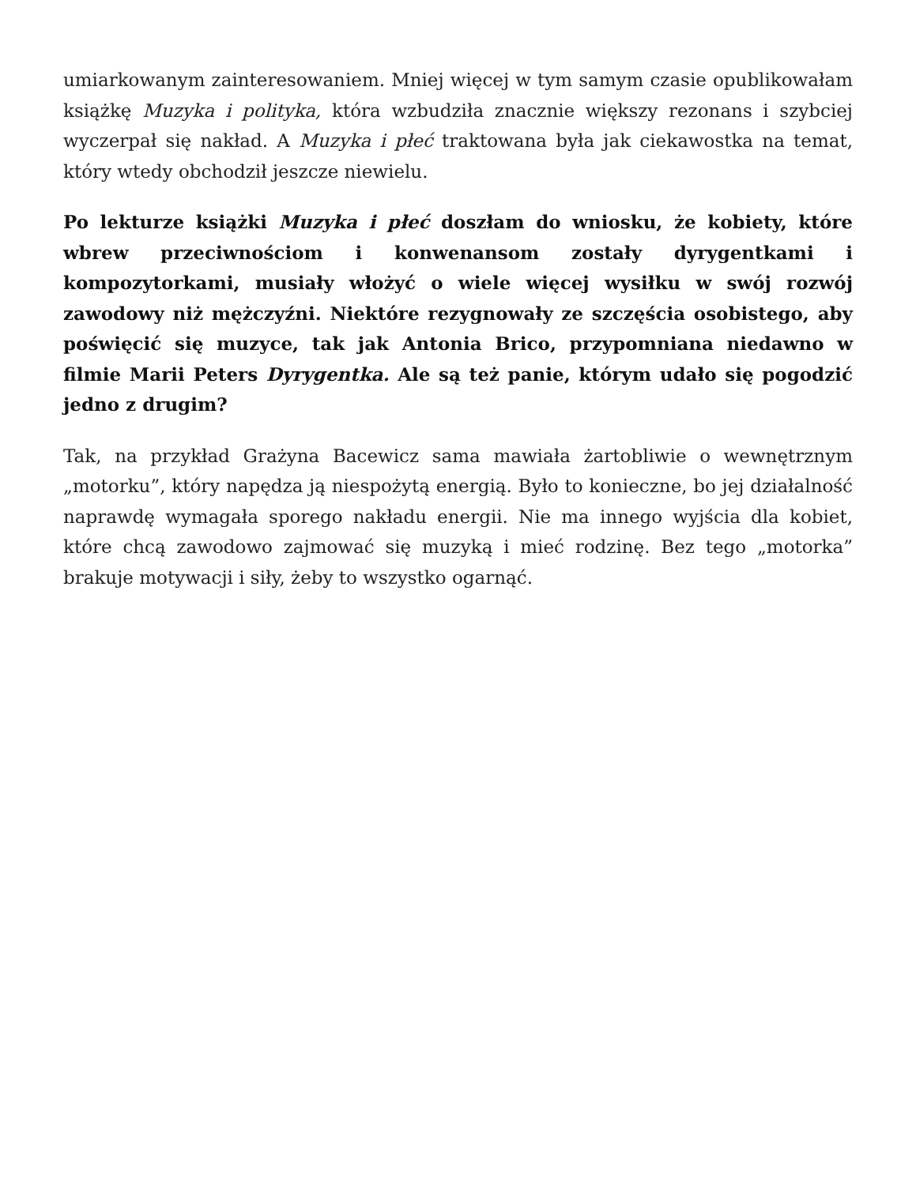umiarkowanym zainteresowaniem. Mniej więcej w tym samym czasie opublikowałam książkę Muzyka i polityka, która wzbudziła znacznie większy rezonans i szybciej wyczerpał się nakład. A Muzyka i płeć traktowana była jak ciekawostka na temat, który wtedy obchodził jeszcze niewielu.
Po lekturze książki Muzyka i płeć doszłam do wniosku, że kobiety, które wbrew przeciwnościom i konwenansom zostały dyrygentkami i kompozytorkami, musiały włożyć o wiele więcej wysiłku w swój rozwój zawodowy niż mężczyźni. Niektóre rezygnowały ze szczęścia osobistego, aby poświęcić się muzyce, tak jak Antonia Brico, przypomniana niedawno w filmie Marii Peters Dyrygentka. Ale są też panie, którym udało się pogodzić jedno z drugim?
Tak, na przykład Grażyna Bacewicz sama mawiała żartobliwie o wewnętrznym „motorku”, który napędza ją niespożytą energią. Było to konieczne, bo jej działalność naprawdę wymagała sporego nakładu energii. Nie ma innego wyjścia dla kobiet, które chcą zawodowo zajmować się muzyką i mieć rodzinę. Bez tego „motorka” brakuje motywacji i siły, żeby to wszystko ogarnąć.